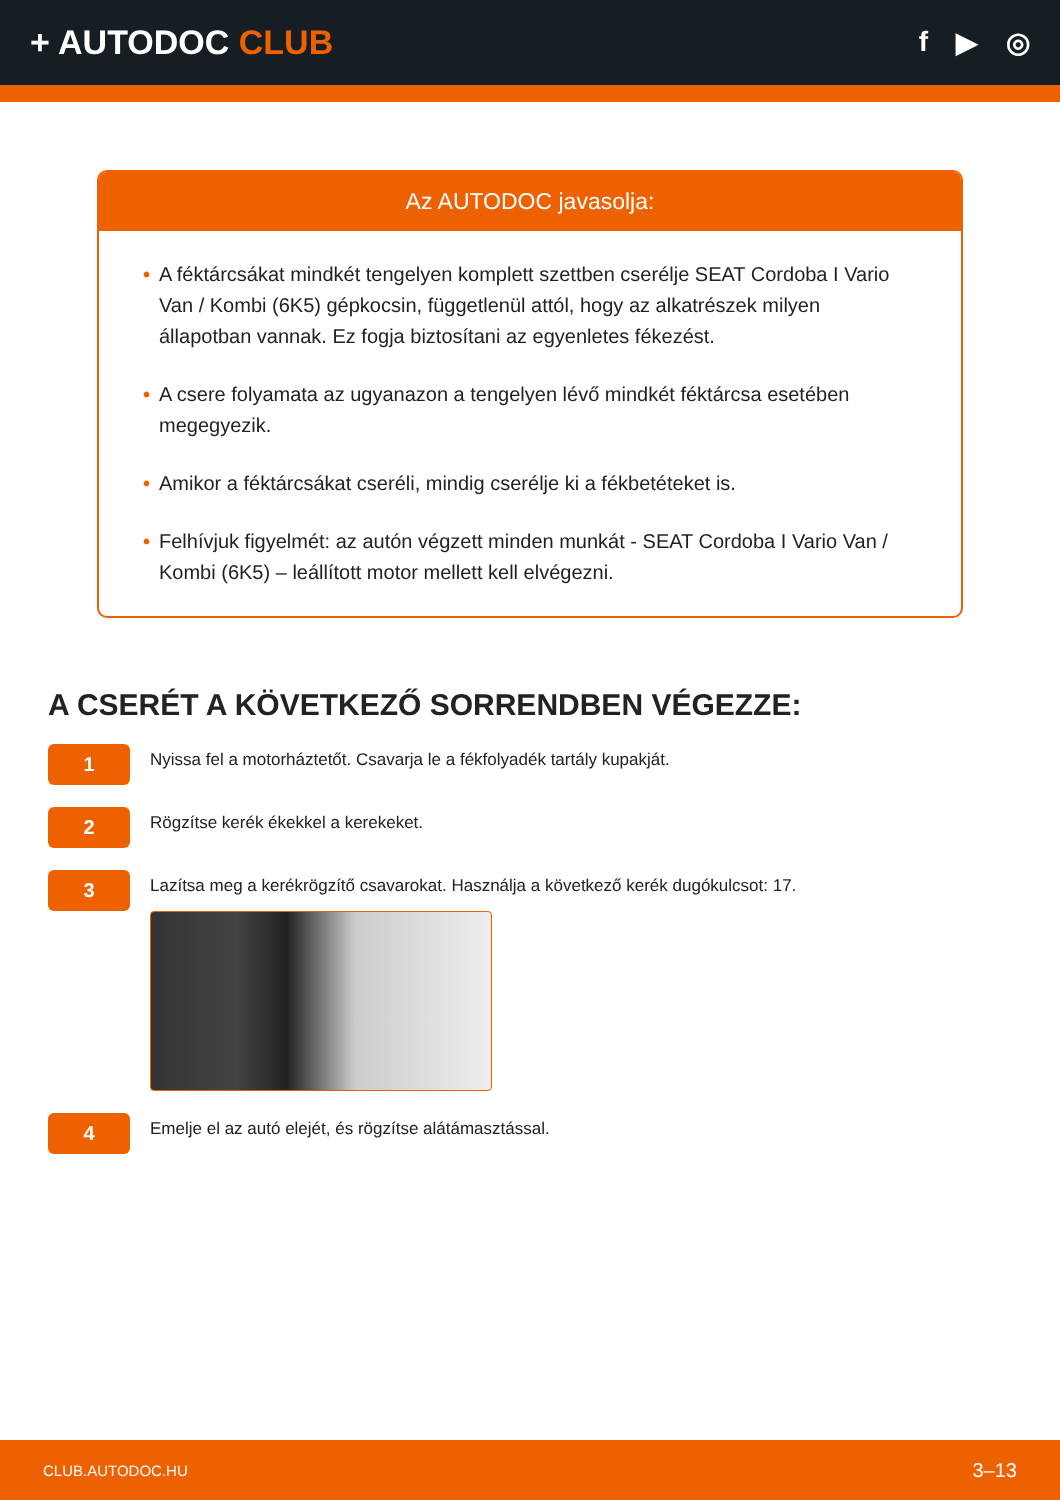+ AUTODOC CLUB
f ▶ ◎
Az AUTODOC javasolja:
• A féktárcsákat mindkét tengelyen komplett szettben cserélje SEAT Cordoba I Vario Van / Kombi (6K5) gépkocsin, függetlenül attól, hogy az alkatrészek milyen állapotban vannak. Ez fogja biztosítani az egyenletes fékezést.
• A csere folyamata az ugyanazon a tengelyen lévő mindkét féktárcsa esetében megegyezik.
• Amikor a féktárcsákat cseréli, mindig cserélje ki a fékbetéteket is.
• Felhívjuk figyelmét: az autón végzett minden munkát - SEAT Cordoba I Vario Van / Kombi (6K5) – leállított motor mellett kell elvégezni.
A CSERÉT A KÖVETKEZŐ SORRENDBEN VÉGEZZE:
1
Nyissa fel a motorháztetőt. Csavarja le a fékfolyadék tartály kupakját.
2
Rögzítse kerék ékekkel a kerekeket.
3
Lazítsa meg a kerékrögzítő csavarokat. Használja a következő kerék dugókulcsot: 17.
4
Emelje el az autó elejét, és rögzítse alátámasztással.
CLUB.AUTODOC.HU 3–13